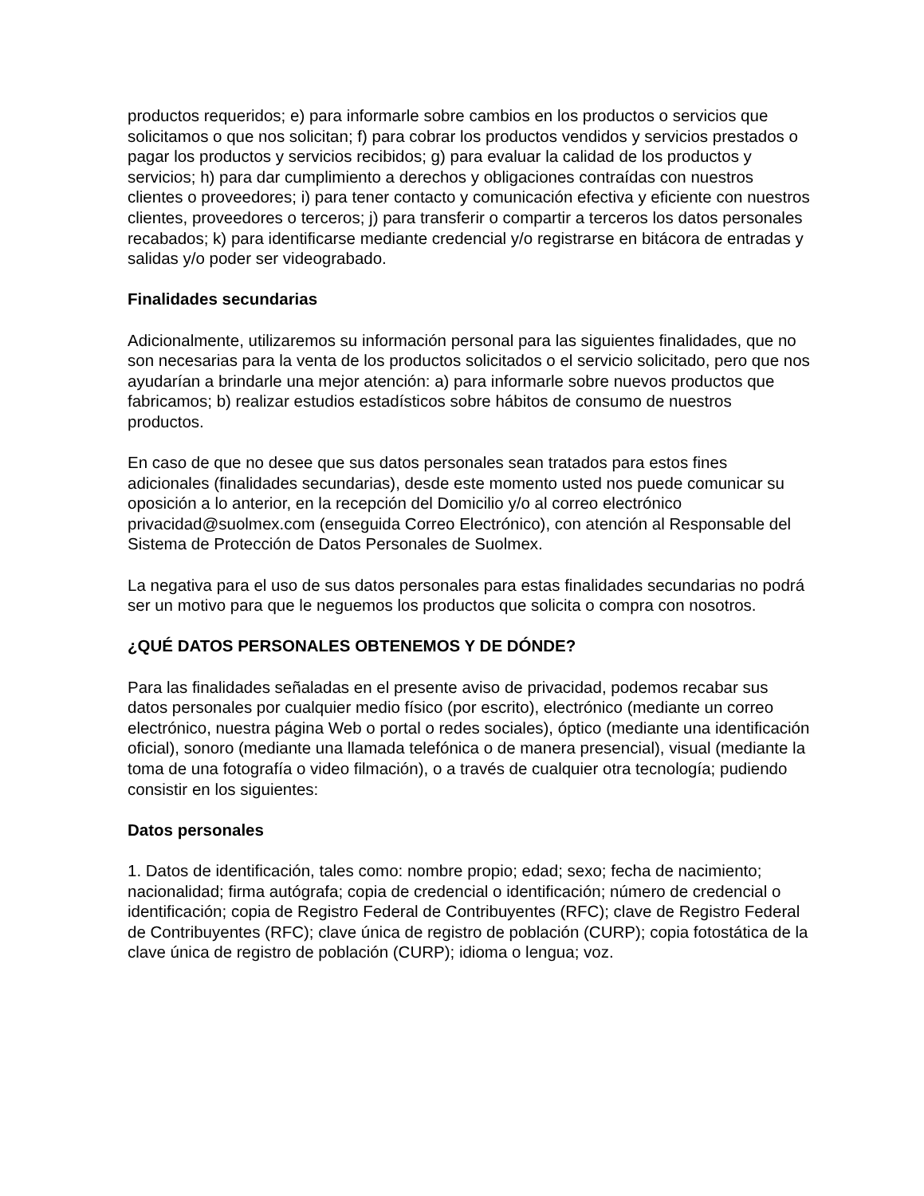productos requeridos; e) para informarle sobre cambios en los productos o servicios que solicitamos o que nos solicitan; f) para cobrar los productos vendidos y servicios prestados o pagar los productos y servicios recibidos; g) para evaluar la calidad de los productos y servicios; h) para dar cumplimiento a derechos y obligaciones contraídas con nuestros clientes o proveedores; i) para tener contacto y comunicación efectiva y eficiente con nuestros clientes, proveedores o terceros; j) para transferir o compartir a terceros los datos personales recabados; k) para identificarse mediante credencial y/o registrarse en bitácora de entradas y salidas y/o poder ser videograbado.
Finalidades secundarias
Adicionalmente, utilizaremos su información personal para las siguientes finalidades, que no son necesarias para la venta de los productos solicitados o el servicio solicitado, pero que nos ayudarían a brindarle una mejor atención: a) para informarle sobre nuevos productos que fabricamos; b) realizar estudios estadísticos sobre hábitos de consumo de nuestros productos.
En caso de que no desee que sus datos personales sean tratados para estos fines adicionales (finalidades secundarias), desde este momento usted nos puede comunicar su oposición a lo anterior, en la recepción del Domicilio y/o al correo electrónico privacidad@suolmex.com (enseguida Correo Electrónico), con atención al Responsable del Sistema de Protección de Datos Personales de Suolmex.
La negativa para el uso de sus datos personales para estas finalidades secundarias no podrá ser un motivo para que le neguemos los productos que solicita o compra con nosotros.
¿QUÉ DATOS PERSONALES OBTENEMOS Y DE DÓNDE?
Para las finalidades señaladas en el presente aviso de privacidad, podemos recabar sus datos personales por cualquier medio físico (por escrito), electrónico (mediante un correo electrónico, nuestra página Web o portal o redes sociales), óptico (mediante una identificación oficial), sonoro (mediante una llamada telefónica o de manera presencial), visual (mediante la toma de una fotografía o video filmación), o a través de cualquier otra tecnología; pudiendo consistir en los siguientes:
Datos personales
1. Datos de identificación, tales como: nombre propio; edad; sexo; fecha de nacimiento; nacionalidad; firma autógrafa; copia de credencial o identificación; número de credencial o identificación; copia de Registro Federal de Contribuyentes (RFC); clave de Registro Federal de Contribuyentes (RFC); clave única de registro de población (CURP); copia fotostática de la clave única de registro de población (CURP); idioma o lengua; voz.